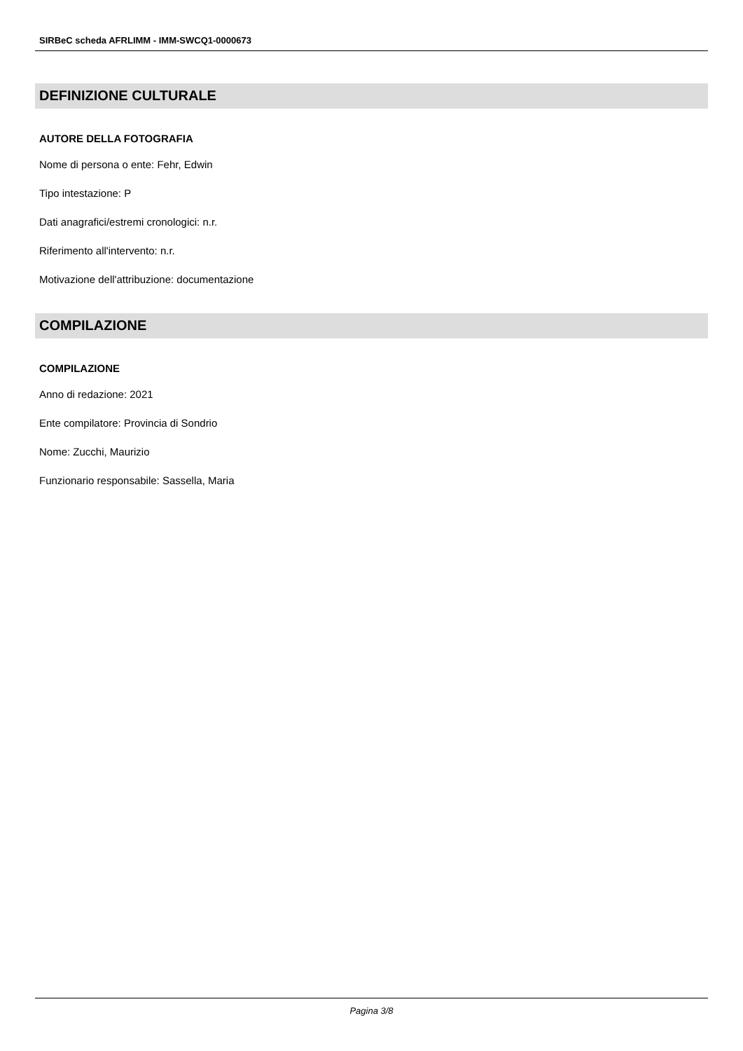SIRBeC scheda AFRLIMM - IMM-SWCQ1-0000673
DEFINIZIONE CULTURALE
AUTORE DELLA FOTOGRAFIA
Nome di persona o ente: Fehr, Edwin
Tipo intestazione: P
Dati anagrafici/estremi cronologici: n.r.
Riferimento all'intervento: n.r.
Motivazione dell'attribuzione: documentazione
COMPILAZIONE
COMPILAZIONE
Anno di redazione: 2021
Ente compilatore: Provincia di Sondrio
Nome: Zucchi, Maurizio
Funzionario responsabile: Sassella, Maria
Pagina 3/8